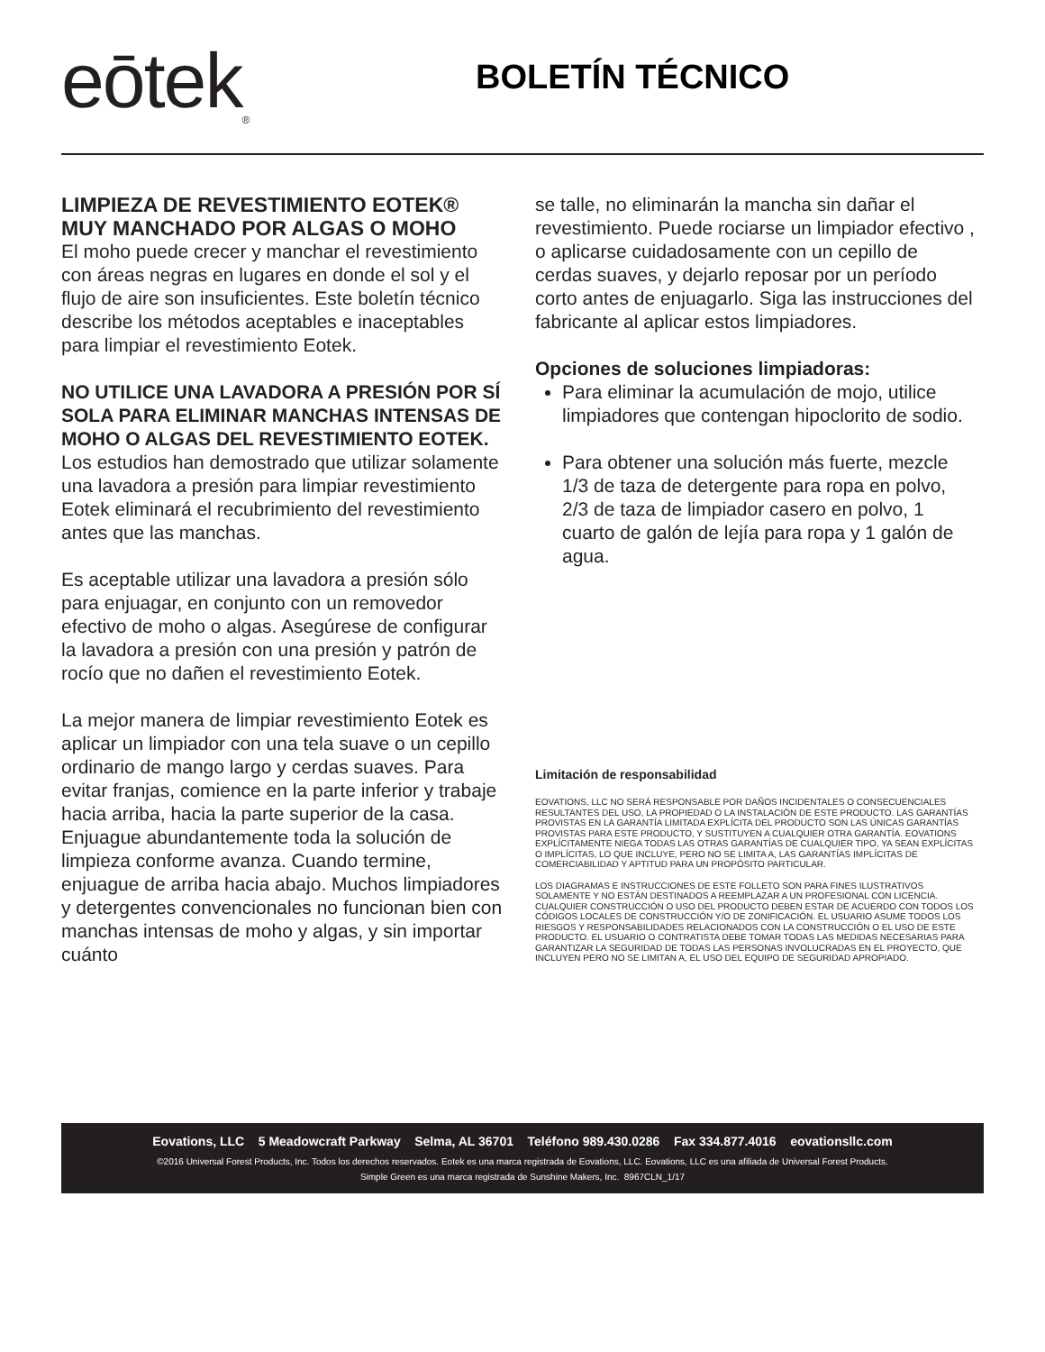eōtek<sub>®</sub>
BOLETÍN TÉCNICO
LIMPIEZA DE REVESTIMIENTO EOTEK® MUY MANCHADO POR ALGAS O MOHO
El moho puede crecer y manchar el revestimiento con áreas negras en lugares en donde el sol y el flujo de aire son insuficientes. Este boletín técnico describe los métodos aceptables e inaceptables para limpiar el revestimiento Eotek.
NO UTILICE UNA LAVADORA A PRESIÓN POR SÍ SOLA PARA ELIMINAR MANCHAS INTENSAS DE MOHO O ALGAS DEL REVESTIMIENTO EOTEK. Los estudios han demostrado que utilizar solamente una lavadora a presión para limpiar revestimiento Eotek eliminará el recubrimiento del revestimiento antes que las manchas.
Es aceptable utilizar una lavadora a presión sólo para enjuagar, en conjunto con un removedor efectivo de moho o algas. Asegúrese de configurar la lavadora a presión con una presión y patrón de rocío que no dañen el revestimiento Eotek.
La mejor manera de limpiar revestimiento Eotek es aplicar un limpiador con una tela suave o un cepillo ordinario de mango largo y cerdas suaves. Para evitar franjas, comience en la parte inferior y trabaje hacia arriba, hacia la parte superior de la casa. Enjuague abundantemente toda la solución de limpieza conforme avanza. Cuando termine, enjuague de arriba hacia abajo. Muchos limpiadores y detergentes convencionales no funcionan bien con manchas intensas de moho y algas, y sin importar cuánto
se talle, no eliminarán la mancha sin dañar el revestimiento. Puede rociarse un limpiador efectivo , o aplicarse cuidadosamente con un cepillo de cerdas suaves, y dejarlo reposar por un período corto antes de enjuagarlo. Siga las instrucciones del fabricante al aplicar estos limpiadores.
Opciones de soluciones limpiadoras:
Para eliminar la acumulación de mojo, utilice limpiadores que contengan hipoclorito de sodio.
Para obtener una solución más fuerte, mezcle 1/3 de taza de detergente para ropa en polvo, 2/3 de taza de limpiador casero en polvo, 1 cuarto de galón de lejía para ropa y 1 galón de agua.
Limitación de responsabilidad
EOVATIONS, LLC NO SERÁ RESPONSABLE POR DAÑOS INCIDENTALES O CONSECUENCIALES RESULTANTES DEL USO, LA PROPIEDAD O LA INSTALACIÓN DE ESTE PRODUCTO. LAS GARANTÍAS PROVISTAS EN LA GARANTÍA LIMITADA EXPLÍCITA DEL PRODUCTO SON LAS ÚNICAS GARANTÍAS PROVISTAS PARA ESTE PRODUCTO, Y SUSTITUYEN A CUALQUIER OTRA GARANTÍA. EOVATIONS EXPLÍCITAMENTE NIEGA TODAS LAS OTRAS GARANTÍAS DE CUALQUIER TIPO, YA SEAN EXPLÍCITAS O IMPLÍCITAS, LO QUE INCLUYE, PERO NO SE LIMITA A, LAS GARANTÍAS IMPLÍCITAS DE COMERCIABILIDAD Y APTITUD PARA UN PROPÓSITO PARTICULAR.
LOS DIAGRAMAS E INSTRUCCIONES DE ESTE FOLLETO SON PARA FINES ILUSTRATIVOS SOLAMENTE Y NO ESTÁN DESTINADOS A REEMPLAZAR A UN PROFESIONAL CON LICENCIA. CUALQUIER CONSTRUCCIÓN O USO DEL PRODUCTO DEBEN ESTAR DE ACUERDO CON TODOS LOS CÓDIGOS LOCALES DE CONSTRUCCIÓN Y/O DE ZONIFICACIÓN. EL USUARIO ASUME TODOS LOS RIESGOS Y RESPONSABILIDADES RELACIONADOS CON LA CONSTRUCCIÓN O EL USO DE ESTE PRODUCTO. EL USUARIO O CONTRATISTA DEBE TOMAR TODAS LAS MEDIDAS NECESARIAS PARA GARANTIZAR LA SEGURIDAD DE TODAS LAS PERSONAS INVOLUCRADAS EN EL PROYECTO, QUE INCLUYEN PERO NO SE LIMITAN A, EL USO DEL EQUIPO DE SEGURIDAD APROPIADO.
Eovations, LLC 5 Meadowcraft Parkway Selma, AL 36701 Teléfono 989.430.0286 Fax 334.877.4016 eovationsllc.com
©2016 Universal Forest Products, Inc. Todos los derechos reservados. Eotek es una marca registrada de Eovations, LLC. Eovations, LLC es una afiliada de Universal Forest Products.
Simple Green es una marca registrada de Sunshine Makers, Inc. 8967CLN_1/17